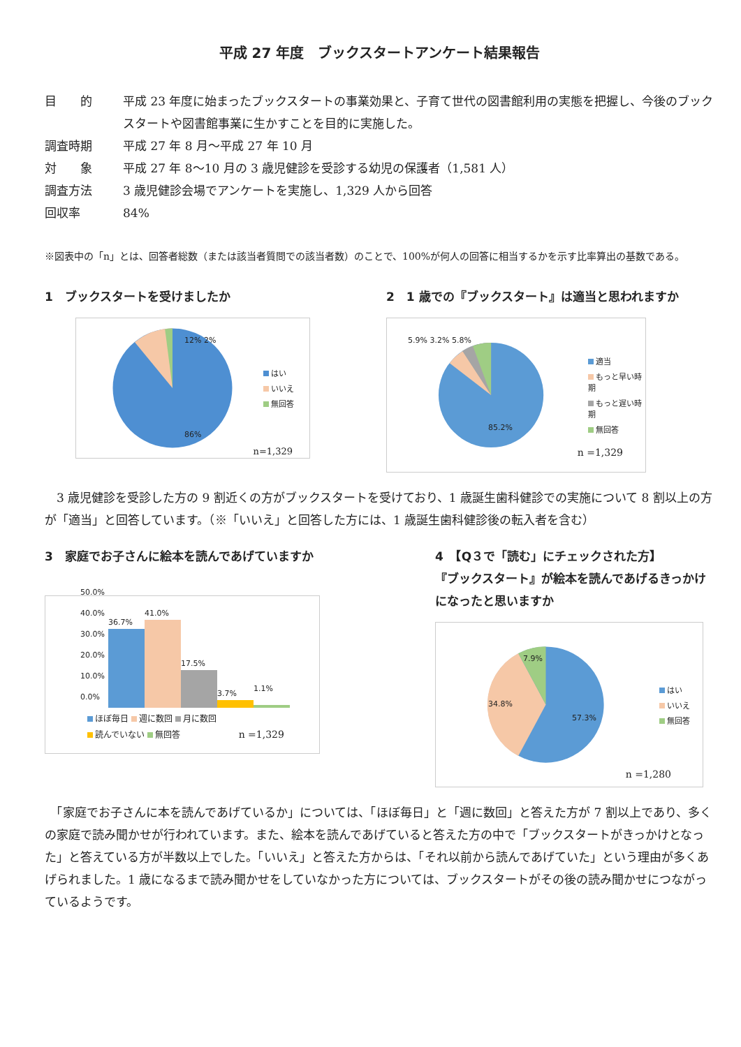平成 27 年度　ブックスタートアンケート結果報告
目　　的 平成 23 年度に始まったブックスタートの事業効果と、子育て世代の図書館利用の実態を把握し、今後のブックスタートや図書館事業に生かすことを目的に実施した。
調査時期 平成 27 年 8 月～平成 27 年 10 月
対　　象 平成 27 年 8～10 月の 3 歳児健診を受診する幼児の保護者（1,581 人）
調査方法 3 歳児健診会場でアンケートを実施し、1,329 人から回答
回収率 84%
※図表中の「n」とは、回答者総数（または該当者質問での該当者数）のことで、100%が何人の回答に相当するかを示す比率算出の基数である。
1　ブックスタートを受けましたか
はい
いいえ
無回答
12% 2%
86%
n=1,329
2　1 歳での『ブックスタート』は適当と思われますか
適当
もっと早い時期
もっと遅い時期
無回答
5.9% 3.2% 5.8%
85.2%
n =1,329
　3 歳児健診を受診した方の 9 割近くの方がブックスタートを受けており、1 歳誕生歯科健診での実施について 8 割以上の方が「適当」と回答しています。（※「いいえ」と回答した方には、1 歳誕生歯科健診後の転入者を含む）
3　家庭でお子さんに絵本を読んであげていますか
50.0%
40.0%
30.0%
20.0%
10.0%
0.0%
36.7%
41.0%
17.5%
3.7%
1.1%
ほぼ毎日 週に数回 月に数回
読んでいない 無回答 n =1,329
4　【Q３で「読む」にチェックされた方】
『ブックスタート』が絵本を読んであげるきっかけ
になったと思いますか
はい
いいえ
無回答
7.9%
34.8%
57.3%
n =1,280
　「家庭でお子さんに本を読んであげているか」については、「ほぼ毎日」と「週に数回」と答えた方が 7 割以上であり、多くの家庭で読み聞かせが行われています。また、絵本を読んであげていると答えた方の中で「ブックスタートがきっかけとなった」と答えている方が半数以上でした。「いいえ」と答えた方からは、「それ以前から読んであげていた」という理由が多くあげられました。1 歳になるまで読み聞かせをしていなかった方については、ブックスタートがその後の読み聞かせにつながっているようです。